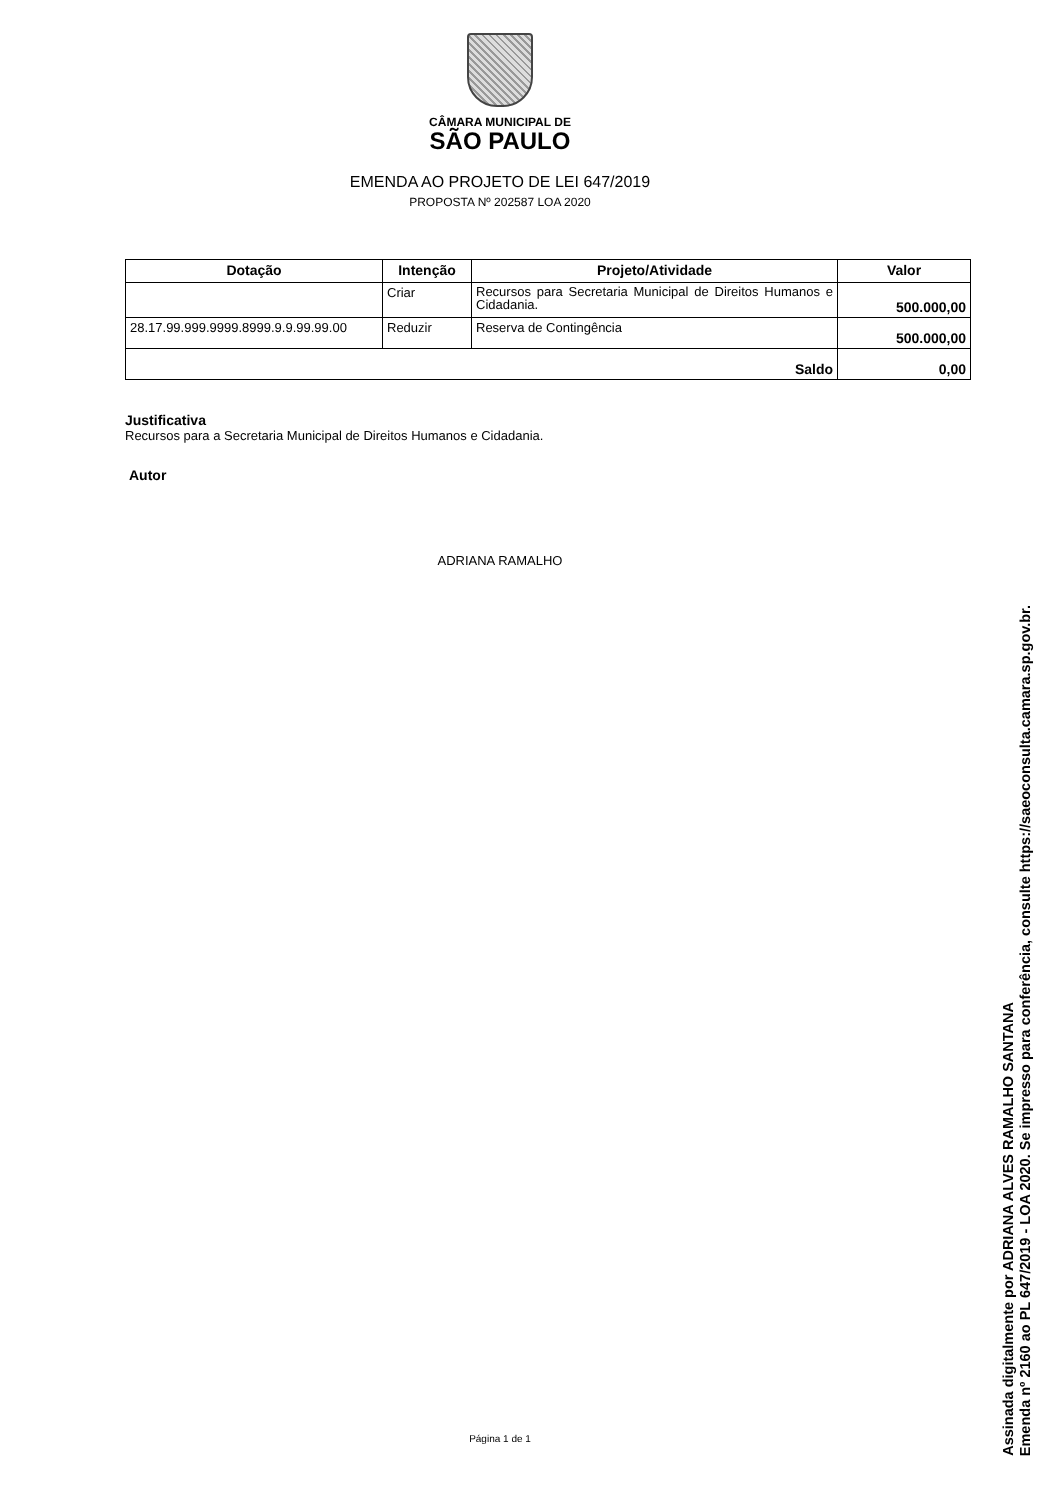CÂMARA MUNICIPAL DE
SÃO PAULO
EMENDA AO PROJETO DE LEI 647/2019
PROPOSTA Nº 202587 LOA 2020
| Dotação | Intenção | Projeto/Atividade | Valor |
| --- | --- | --- | --- |
| | Criar | Recursos para Secretaria Municipal de Direitos Humanos e Cidadania. | 500.000,00 |
| 28.17.99.999.9999.8999.9.9.99.99.00 | Reduzir | Reserva de Contingência | 500.000,00 |
| Saldo | | | 0,00 |
Justificativa
Recursos para a Secretaria Municipal de Direitos Humanos e Cidadania.
Autor
ADRIANA RAMALHO
Página 1 de 1
Assinada digitalmente por ADRIANA ALVES RAMALHO SANTANA
Emenda nº 2160 ao PL 647/2019 - LOA 2020. Se impresso para conferência, consulte https://saeoconsulta.camara.sp.gov.br.